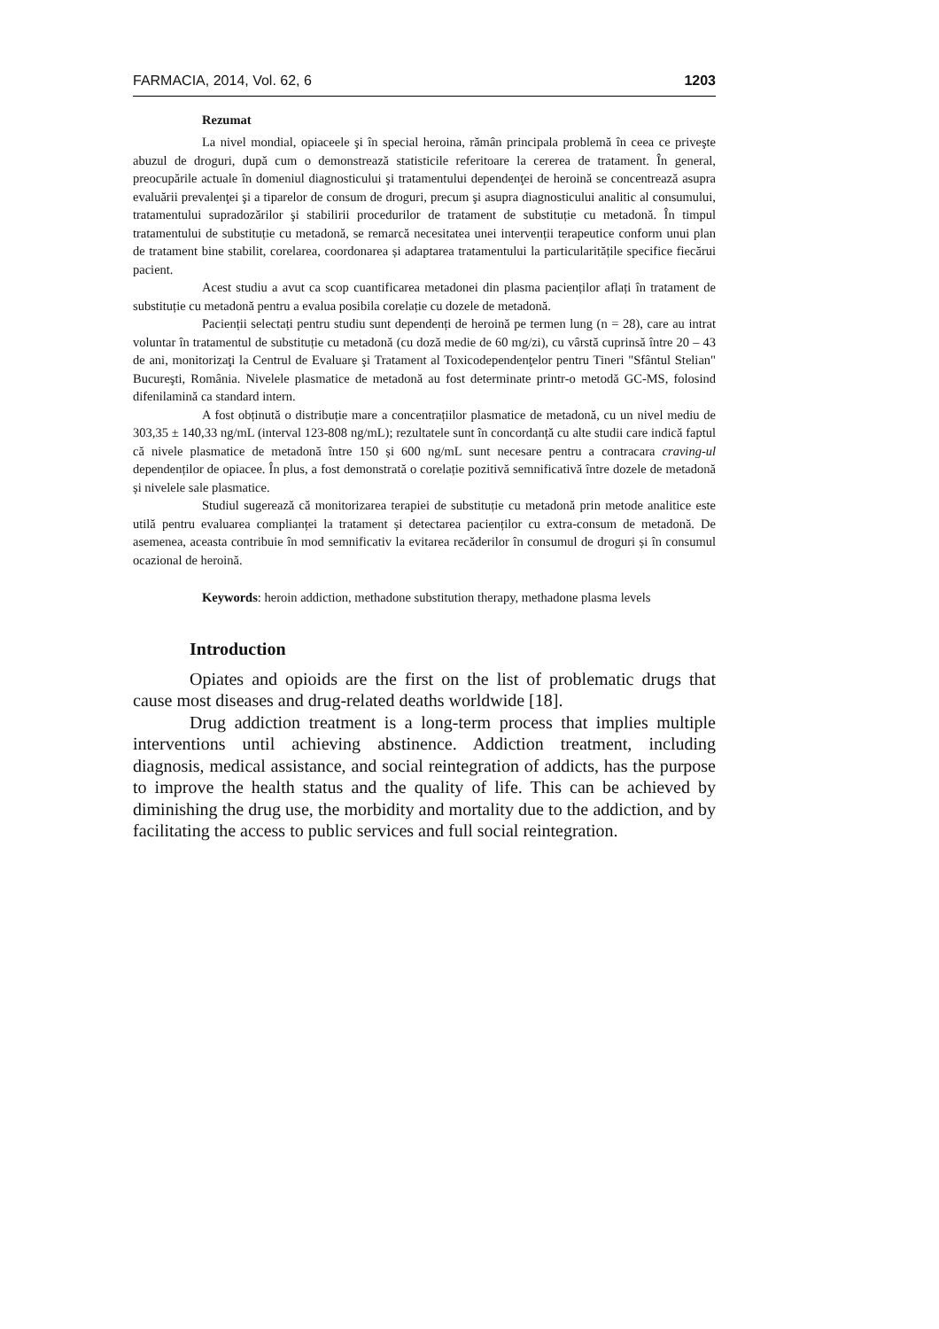FARMACIA, 2014, Vol. 62, 6 1203
Rezumat
La nivel mondial, opiaceele şi în special heroina, rămân principala problemă în ceea ce priveşte abuzul de droguri, după cum o demonstrează statisticile referitoare la cererea de tratament. În general, preocupările actuale în domeniul diagnosticului şi tratamentului dependenţei de heroină se concentrează asupra evaluării prevalenţei şi a tiparelor de consum de droguri, precum şi asupra diagnosticului analitic al consumului, tratamentului supradozărilor şi stabilirii procedurilor de tratament de substituție cu metadonă. În timpul tratamentului de substituție cu metadonă, se remarcă necesitatea unei intervenții terapeutice conform unui plan de tratament bine stabilit, corelarea, coordonarea și adaptarea tratamentului la particularitățile specifice fiecărui pacient.
Acest studiu a avut ca scop cuantificarea metadonei din plasma pacienților aflați în tratament de substituție cu metadonă pentru a evalua posibila corelație cu dozele de metadonă.
Pacienții selectați pentru studiu sunt dependenți de heroină pe termen lung (n = 28), care au intrat voluntar în tratamentul de substituție cu metadonă (cu doză medie de 60 mg/zi), cu vârstă cuprinsă între 20 – 43 de ani, monitorizaţi la Centrul de Evaluare şi Tratament al Toxicodependenţelor pentru Tineri "Sfântul Stelian" Bucureşti, România. Nivelele plasmatice de metadonă au fost determinate printr-o metodă GC-MS, folosind difenilamină ca standard intern.
A fost obținută o distribuție mare a concentrațiilor plasmatice de metadonă, cu un nivel mediu de 303,35 ± 140,33 ng/mL (interval 123-808 ng/mL); rezultatele sunt în concordanță cu alte studii care indică faptul că nivele plasmatice de metadonă între 150 și 600 ng/mL sunt necesare pentru a contracara craving-ul dependenților de opiacee. În plus, a fost demonstrată o corelație pozitivă semnificativă între dozele de metadonă și nivelele sale plasmatice.
Studiul sugerează că monitorizarea terapiei de substituție cu metadonă prin metode analitice este utilă pentru evaluarea complianței la tratament și detectarea pacienților cu extra-consum de metadonă. De asemenea, aceasta contribuie în mod semnificativ la evitarea recăderilor în consumul de droguri și în consumul ocazional de heroină.
Keywords: heroin addiction, methadone substitution therapy, methadone plasma levels
Introduction
Opiates and opioids are the first on the list of problematic drugs that cause most diseases and drug-related deaths worldwide [18].
Drug addiction treatment is a long-term process that implies multiple interventions until achieving abstinence. Addiction treatment, including diagnosis, medical assistance, and social reintegration of addicts, has the purpose to improve the health status and the quality of life. This can be achieved by diminishing the drug use, the morbidity and mortality due to the addiction, and by facilitating the access to public services and full social reintegration.